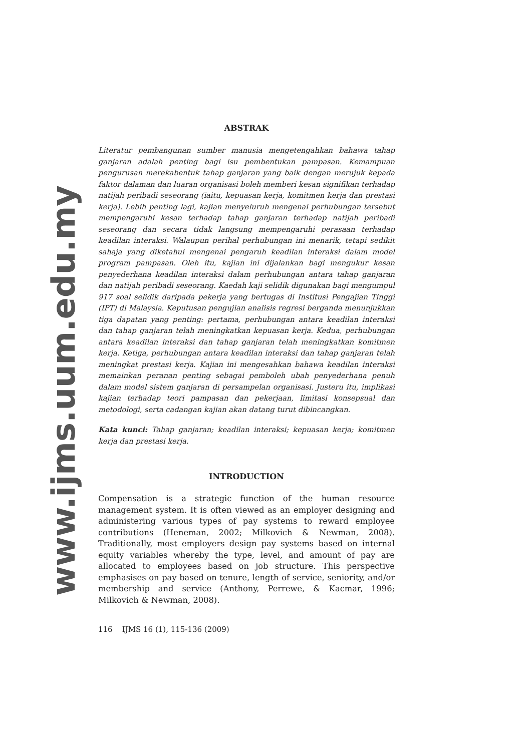www.ijms.uum.edu.my
ABSTRAK
Literatur pembangunan sumber manusia mengetengahkan bahawa tahap ganjaran adalah penting bagi isu pembentukan pampasan. Kemampuan pengurusan merekabentuk tahap ganjaran yang baik dengan merujuk kepada faktor dalaman dan luaran organisasi boleh memberi kesan signifikan terhadap natijah peribadi seseorang (iaitu, kepuasan kerja, komitmen kerja dan prestasi kerja). Lebih penting lagi, kajian menyeluruh mengenai perhubungan tersebut mempengaruhi kesan terhadap tahap ganjaran terhadap natijah peribadi seseorang dan secara tidak langsung mempengaruhi perasaan terhadap keadilan interaksi. Walaupun perihal perhubungan ini menarik, tetapi sedikit sahaja yang diketahui mengenai pengaruh keadilan interaksi dalam model program pampasan. Oleh itu, kajian ini dijalankan bagi mengukur kesan penyederhana keadilan interaksi dalam perhubungan antara tahap ganjaran dan natijah peribadi seseorang. Kaedah kaji selidik digunakan bagi mengumpul 917 soal selidik daripada pekerja yang bertugas di Institusi Pengajian Tinggi (IPT) di Malaysia. Keputusan pengujian analisis regresi berganda menunjukkan tiga dapatan yang penting: pertama, perhubungan antara keadilan interaksi dan tahap ganjaran telah meningkatkan kepuasan kerja. Kedua, perhubungan antara keadilan interaksi dan tahap ganjaran telah meningkatkan komitmen kerja. Ketiga, perhubungan antara keadilan interaksi dan tahap ganjaran telah meningkat prestasi kerja. Kajian ini mengesahkan bahawa keadilan interaksi memainkan peranan penting sebagai pemboleh ubah penyederhana penuh dalam model sistem ganjaran di persampelan organisasi. Justeru itu, implikasi kajian terhadap teori pampasan dan pekerjaan, limitasi konsepsual dan metodologi, serta cadangan kajian akan datang turut dibincangkan.
Kata kunci: Tahap ganjaran; keadilan interaksi; kepuasan kerja; komitmen kerja dan prestasi kerja.
INTRODUCTION
Compensation is a strategic function of the human resource management system. It is often viewed as an employer designing and administering various types of pay systems to reward employee contributions (Heneman, 2002; Milkovich & Newman, 2008). Traditionally, most employers design pay systems based on internal equity variables whereby the type, level, and amount of pay are allocated to employees based on job structure. This perspective emphasises on pay based on tenure, length of service, seniority, and/or membership and service (Anthony, Perrewe, & Kacmar, 1996; Milkovich & Newman, 2008).
116 IJMS 16 (1), 115-136 (2009)